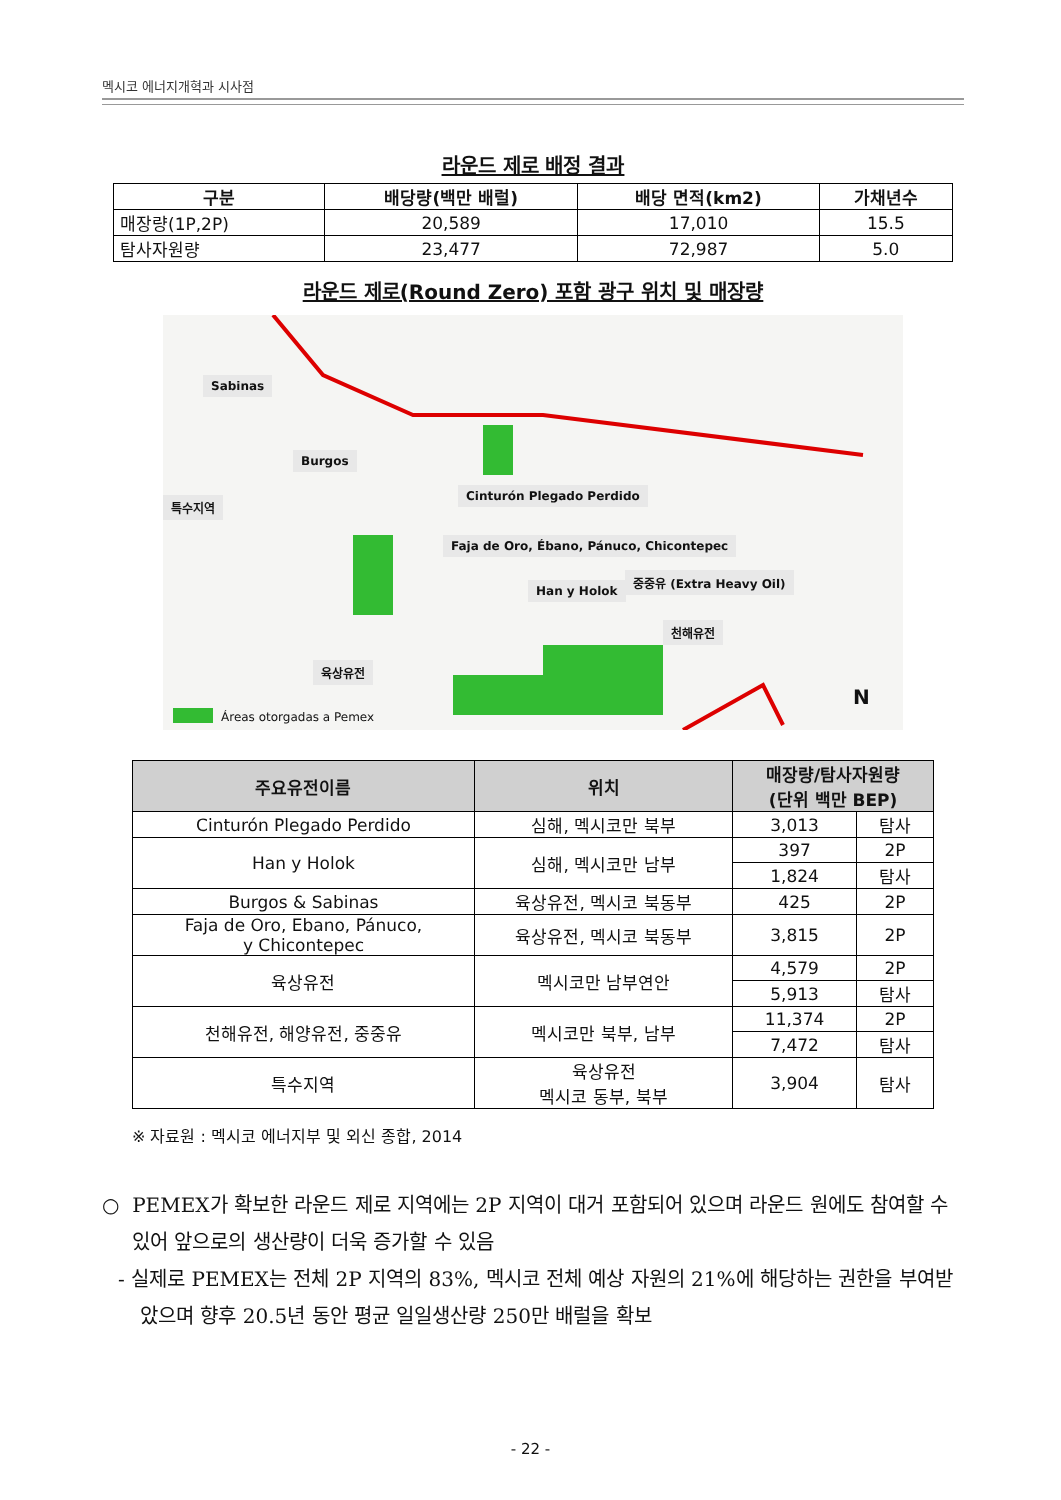멕시코 에너지개혁과 시사점
라운드 제로 배정 결과
| 구분 | 배당량(백만 배럴) | 배당 면적(km2) | 가채년수 |
| --- | --- | --- | --- |
| 매장량(1P,2P) | 20,589 | 17,010 | 15.5 |
| 탐사자원량 | 23,477 | 72,987 | 5.0 |
라운드 제로(Round Zero) 포함 광구 위치 및 매장량
Sabinas
Burgos
특수지역
Cinturón Plegado Perdido
Faja de Oro, Ébano, Pánuco, Chicontepec
Han y Holok
중중유 (Extra Heavy Oil)
천해유전
육상유전
Áreas otorgadas a Pemex
N
| 주요유전이름 | 위치 | 매장량/탐사자원량 (단위 백만 BEP) | |
| --- | --- | --- | --- |
| Cinturón Plegado Perdido | 심해, 멕시코만 북부 | 3,013 | 탐사 |
| Han y Holok | 심해, 멕시코만 남부 | 397 | 2P |
| | | 1,824 | 탐사 |
| Burgos & Sabinas | 육상유전, 멕시코 북동부 | 425 | 2P |
| Faja de Oro, Ebano, Pánuco, y Chicontepec | 육상유전, 멕시코 북동부 | 3,815 | 2P |
| 육상유전 | 멕시코만 남부연안 | 4,579 | 2P |
| | | 5,913 | 탐사 |
| 천해유전, 해양유전, 중중유 | 멕시코만 북부, 남부 | 11,374 | 2P |
| | | 7,472 | 탐사 |
| 특수지역 | 육상유전 멕시코 동부, 북부 | 3,904 | 탐사 |
※ 자료원 : 멕시코 에너지부 및 외신 종합, 2014
○ PEMEX가 확보한 라운드 제로 지역에는 2P 지역이 대거 포함되어 있으며 라운드 원에도 참여할 수 있어 앞으로의 생산량이 더욱 증가할 수 있음
- 실제로 PEMEX는 전체 2P 지역의 83%, 멕시코 전체 예상 자원의 21%에 해당하는 권한을 부여받았으며 향후 20.5년 동안 평균 일일생산량 250만 배럴을 확보
- 22 -